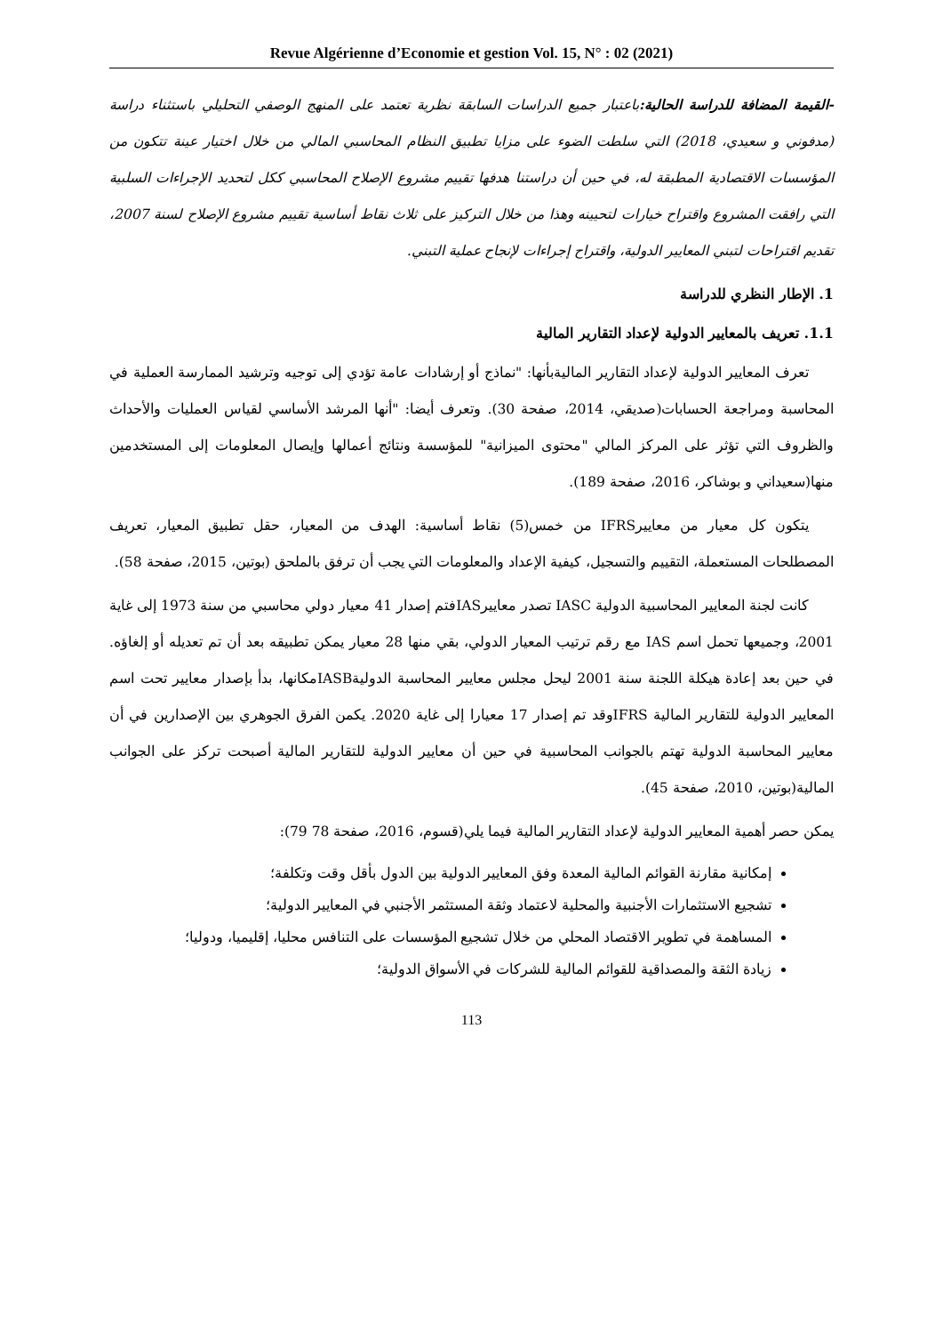Revue Algérienne d’Economie et gestion Vol. 15, N° : 02 (2021)
-القيمة المضافة للدراسة الحالية: باعتبار جميع الدراسات السابقة نظرية تعتمد على المنهج الوصفي التحليلي باستثناء دراسة (مدفوني و سعيدي، 2018) التي سلطت الضوء على مزايا تطبيق النظام المحاسبي المالي من خلال اختيار عينة تتكون من المؤسسات الاقتصادية المطبقة له، في حين أن دراستنا هدفها تقييم مشروع الإصلاح المحاسبي ككل لتحديد الإجراءات السلبية التي رافقت المشروع واقتراح خيارات لتحيينه وهذا من خلال التركيز على ثلاث نقاط أساسية تقييم مشروع الإصلاح لسنة 2007، تقديم اقتراحات لتبني المعايير الدولية، واقتراح إجراءات لإنجاح عملية التبني.
1. الإطار النظري للدراسة
1.1. تعريف بالمعايير الدولية لإعداد التقارير المالية
تعرف المعايير الدولية لإعداد التقارير الماليةبأنها: "نماذج أو إرشادات عامة تؤدي إلى توجيه وترشيد الممارسة العملية في المحاسبة ومراجعة الحسابات(صديقي، 2014، صفحة 30). وتعرف أيضا: "أنها المرشد الأساسي لقياس العمليات والأحداث والظروف التي تؤثر على المركز المالي "محتوى الميزانية" للمؤسسة ونتائج أعمالها وإيصال المعلومات إلى المستخدمين منها(سعيداني و بوشاكر، 2016، صفحة 189).
يتكون كل معيار من معاييرIFRS من خمس(5) نقاط أساسية: الهدف من المعيار، حقل تطبيق المعيار، تعريف المصطلحات المستعملة، التقييم والتسجيل، كيفية الإعداد والمعلومات التي يجب أن ترفق بالملحق (بوتين، 2015، صفحة 58).
كانت لجنة المعايير المحاسبية الدولية IASC تصدر معاييرIASفتم إصدار 41 معيار دولي محاسبي من سنة 1973 إلى غاية 2001، وجميعها تحمل اسم IAS مع رقم ترتيب المعيار الدولي، بقي منها 28 معيار يمكن تطبيقه بعد أن تم تعديله أو إلغاؤه. في حين بعد إعادة هيكلة اللجنة سنة 2001 ليحل مجلس معايير المحاسبة الدوليةIASBمكانها، بدأ بإصدار معايير تحت اسم المعايير الدولية للتقارير المالية IFRSوقد تم إصدار 17 معيارا إلى غاية 2020. يكمن الفرق الجوهري بين الإصدارين في أن معايير المحاسبة الدولية تهتم بالجوانب المحاسبية في حين أن معايير الدولية للتقارير المالية أصبحت تركز على الجوانب المالية(بوتين، 2010، صفحة 45).
يمكن حصر أهمية المعايير الدولية لإعداد التقارير المالية فيما يلي(قسوم، 2016، صفحة 78 79):
إمكانية مقارنة القوائم المالية المعدة وفق المعايير الدولية بين الدول بأقل وقت وتكلفة؛
تشجيع الاستثمارات الأجنبية والمحلية لاعتماد وثقة المستثمر الأجنبي في المعايير الدولية؛
المساهمة في تطوير الاقتصاد المحلي من خلال تشجيع المؤسسات على التنافس محليا، إقليميا، ودوليا؛
زيادة الثقة والمصداقية للقوائم المالية للشركات في الأسواق الدولية؛
113